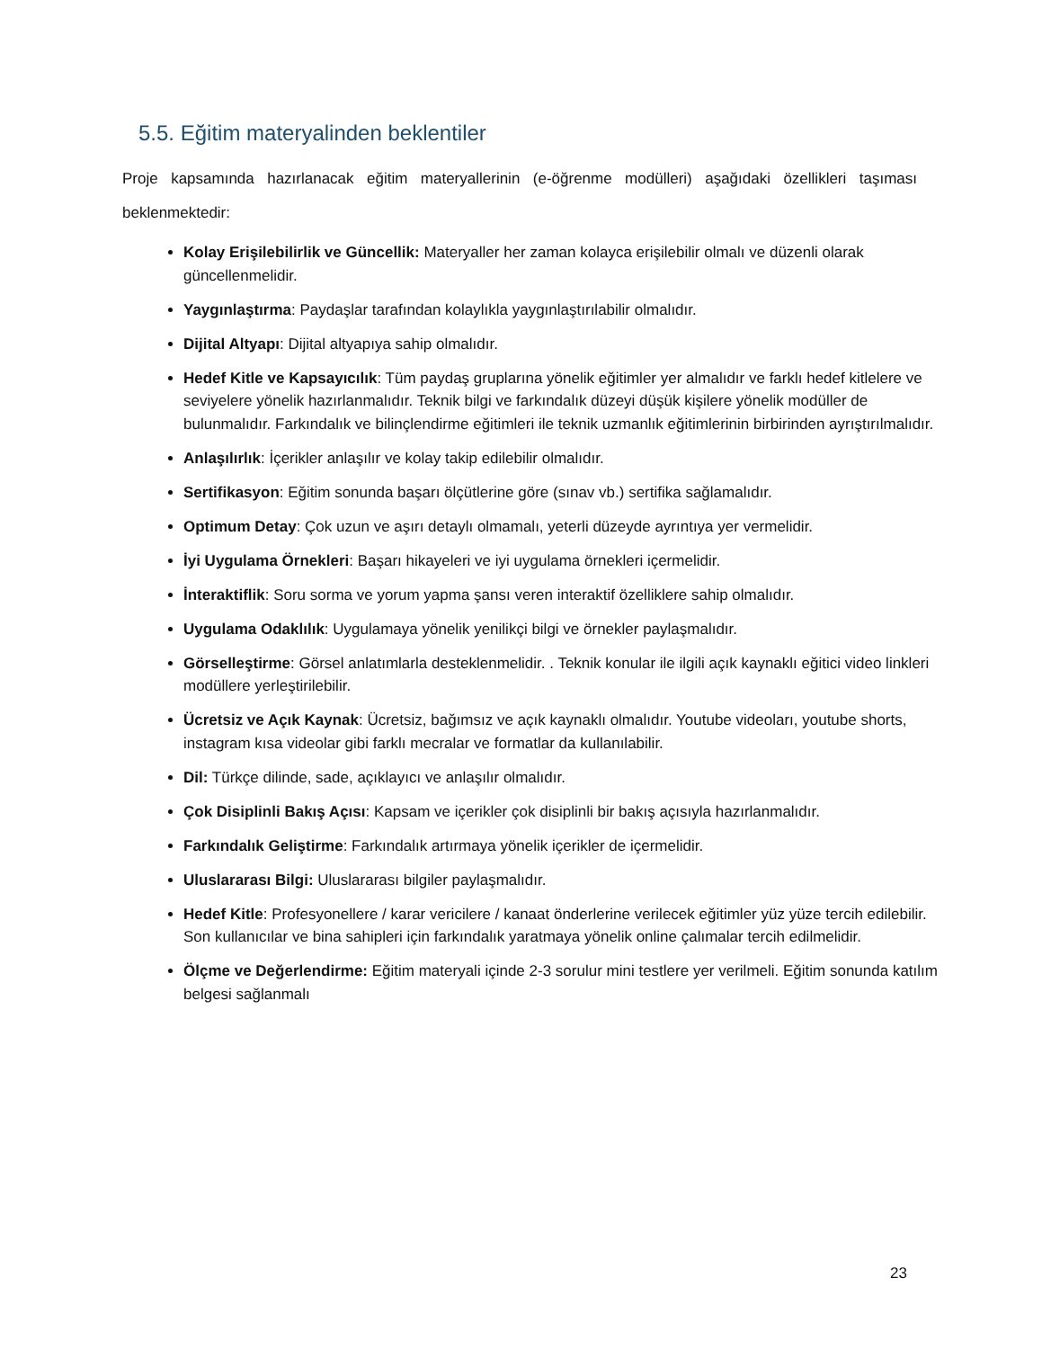5.5. Eğitim materyalinden beklentiler
Proje kapsamında hazırlanacak eğitim materyallerinin (e-öğrenme modülleri) aşağıdaki özellikleri taşıması beklenmektedir:
Kolay Erişilebilirlik ve Güncellik: Materyaller her zaman kolayca erişilebilir olmalı ve düzenli olarak güncellenmelidir.
Yaygınlaştırma: Paydaşlar tarafından kolaylıkla yaygınlaştırılabilir olmalıdır.
Dijital Altyapı: Dijital altyapıya sahip olmalıdır.
Hedef Kitle ve Kapsayıcılık: Tüm paydaş gruplarına yönelik eğitimler yer almalıdır ve farklı hedef kitlelere ve seviyelere yönelik hazırlanmalıdır. Teknik bilgi ve farkındalık düzeyi düşük kişilere yönelik modüller de bulunmalıdır. Farkındalık ve bilinçlendirme eğitimleri ile teknik uzmanlık eğitimlerinin birbirinden ayrıştırılmalıdır.
Anlaşılırlık: İçerikler anlaşılır ve kolay takip edilebilir olmalıdır.
Sertifikasyon: Eğitim sonunda başarı ölçütlerine göre (sınav vb.) sertifika sağlamalıdır.
Optimum Detay: Çok uzun ve aşırı detaylı olmamalı, yeterli düzeyde ayrıntıya yer vermelidir.
İyi Uygulama Örnekleri: Başarı hikayeleri ve iyi uygulama örnekleri içermelidir.
İnteraktiflik: Soru sorma ve yorum yapma şansı veren interaktif özelliklere sahip olmalıdır.
Uygulama Odaklılık: Uygulamaya yönelik yenilikçi bilgi ve örnekler paylaşmalıdır.
Görselleştirme: Görsel anlatımlarla desteklenmelidir. . Teknik konular ile ilgili açık kaynaklı eğitici video linkleri modüllere yerleştirilebilir.
Ücretsiz ve Açık Kaynak: Ücretsiz, bağımsız ve açık kaynaklı olmalıdır. Youtube videoları, youtube shorts, instagram kısa videolar gibi farklı mecralar ve formatlar da kullanılabilir.
Dil: Türkçe dilinde, sade, açıklayıcı ve anlaşılır olmalıdır.
Çok Disiplinli Bakış Açısı: Kapsam ve içerikler çok disiplinli bir bakış açısıyla hazırlanmalıdır.
Farkındalık Geliştirme: Farkındalık artırmaya yönelik içerikler de içermelidir.
Uluslararası Bilgi: Uluslararası bilgiler paylaşmalıdır.
Hedef Kitle: Profesyonellere / karar vericilere / kanaat önderlerine verilecek eğitimler yüz yüze tercih edilebilir. Son kullanıcılar ve bina sahipleri için farkındalık yaratmaya yönelik online çalımalar tercih edilmelidir.
Ölçme ve Değerlendirme: Eğitim materyali içinde 2-3 sorulur mini testlere yer verilmeli. Eğitim sonunda katılım belgesi sağlanmalı
23